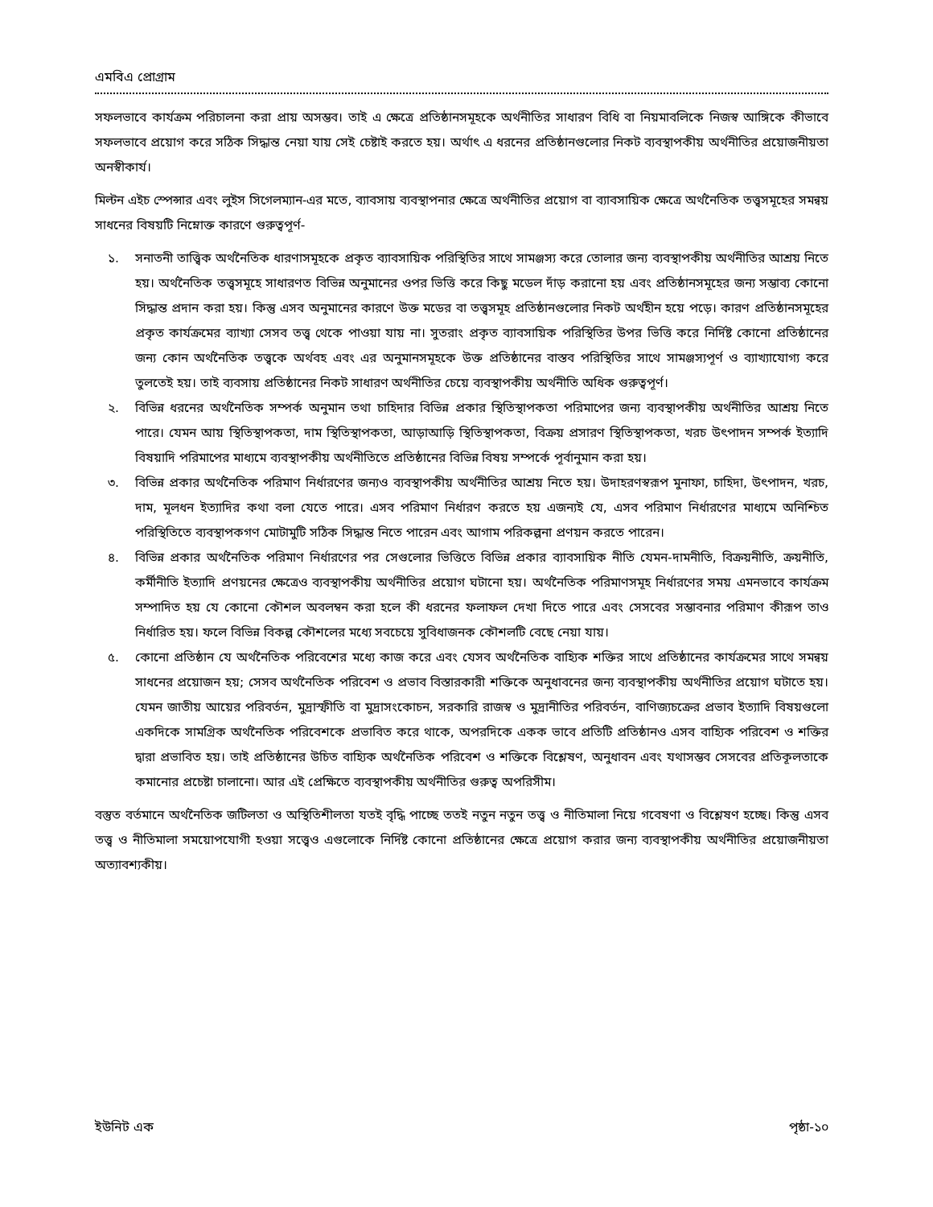এমবিএ প্রোগ্রাম
সফলভাবে কার্যক্রম পরিচালনা করা প্রায় অসম্ভব। তাই এ ক্ষেত্রে প্রতিষ্ঠানসমূহকে অর্থনীতির সাধারণ বিধি বা নিয়মাবলিকে নিজস্ব আঙ্গিকে কীভাবে সফলভাবে প্রয়োগ করে সঠিক সিদ্ধান্ত নেয়া যায় সেই চেষ্টাই করতে হয়। অর্থাৎ এ ধরনের প্রতিষ্ঠানগুলোর নিকট ব্যবস্থাপকীয় অর্থনীতির প্রয়োজনীয়তা অনস্বীকার্য।
মিল্টন এইচ স্পেন্সার এবং লুইস সিগেলম্যান-এর মতে, ব্যাবসায় ব্যবস্থাপনার ক্ষেত্রে অর্থনীতির প্রয়োগ বা ব্যাবসায়িক ক্ষেত্রে অর্থনৈতিক তত্ত্বসমূহের সমন্বয় সাধনের বিষয়টি নিম্নোক্ত কারণে গুরুত্বপূর্ণ-
১. সনাতনী তাত্ত্বিক অর্থনৈতিক ধারণাসমূহকে প্রকৃত ব্যাবসায়িক পরিস্থিতির সাথে সামঞ্জস্য করে তোলার জন্য ব্যবস্থাপকীয় অর্থনীতির আশ্রয় নিতে হয়। অর্থনৈতিক তত্ত্বসমূহে সাধারণত বিভিন্ন অনুমানের ওপর ভিত্তি করে কিছু মডেল দাঁড় করানো হয় এবং প্রতিষ্ঠানসমূহের জন্য সম্ভাব্য কোনো সিদ্ধান্ত প্রদান করা হয়। কিন্তু এসব অনুমানের কারণে উক্ত মডের বা তত্ত্বসমূহ প্রতিষ্ঠানগুলোর নিকট অর্থহীন হয়ে পড়ে। কারণ প্রতিষ্ঠানসমূহের প্রকৃত কার্যক্রমের ব্যাখ্যা সেসব তত্ত্ব থেকে পাওয়া যায় না। সুতরাং প্রকৃত ব্যাবসায়িক পরিস্থিতির উপর ভিত্তি করে নির্দিষ্ট কোনো প্রতিষ্ঠানের জন্য কোন অর্থনৈতিক তত্ত্বকে অর্থবহ এবং এর অনুমানসমূহকে উক্ত প্রতিষ্ঠানের বাস্তব পরিস্থিতির সাথে সামঞ্জস্যপূর্ণ ও ব্যাখ্যাযোগ্য করে তুলতেই হয়। তাই ব্যবসায় প্রতিষ্ঠানের নিকট সাধারণ অর্থনীতির চেয়ে ব্যবস্থাপকীয় অর্থনীতি অধিক গুরুত্বপূর্ণ।
২. বিভিন্ন ধরনের অর্থনৈতিক সম্পর্ক অনুমান তথা চাহিদার বিভিন্ন প্রকার স্থিতিস্থাপকতা পরিমাপের জন্য ব্যবস্থাপকীয় অর্থনীতির আশ্রয় নিতে পারে। যেমন আয় স্থিতিস্থাপকতা, দাম স্থিতিস্থাপকতা, আড়াআড়ি স্থিতিস্থাপকতা, বিক্রয় প্রসারণ স্থিতিস্থাপকতা, খরচ উৎপাদন সম্পর্ক ইত্যাদি বিষয়াদি পরিমাপের মাধ্যমে ব্যবস্থাপকীয় অর্থনীতিতে প্রতিষ্ঠানের বিভিন্ন বিষয় সম্পর্কে পূর্বানুমান করা হয়।
৩. বিভিন্ন প্রকার অর্থনৈতিক পরিমাণ নির্ধারণের জন্যও ব্যবস্থাপকীয় অর্থনীতির আশ্রয় নিতে হয়। উদাহরণস্বরূপ মুনাফা, চাহিদা, উৎপাদন, খরচ, দাম, মূলধন ইত্যাদির কথা বলা যেতে পারে। এসব পরিমাণ নির্ধারণ করতে হয় এজন্যই যে, এসব পরিমাণ নির্ধারণের মাধ্যমে অনিশ্চিত পরিস্থিতিতে ব্যবস্থাপকগণ মোটামুটি সঠিক সিদ্ধান্ত নিতে পারেন এবং আগাম পরিকল্পনা প্রণয়ন করতে পারেন।
৪. বিভিন্ন প্রকার অর্থনৈতিক পরিমাণ নির্ধারণের পর সেগুলোর ভিত্তিতে বিভিন্ন প্রকার ব্যাবসায়িক নীতি যেমন-দামনীতি, বিক্রয়নীতি, ক্রয়নীতি, কর্মীনীতি ইত্যাদি প্রণয়নের ক্ষেত্রেও ব্যবস্থাপকীয় অর্থনীতির প্রয়োগ ঘটানো হয়। অর্থনৈতিক পরিমাণসমূহ নির্ধারণের সময় এমনভাবে কার্যক্রম সম্পাদিত হয় যে কোনো কৌশল অবলম্বন করা হলে কী ধরনের ফলাফল দেখা দিতে পারে এবং সেসবের সম্ভাবনার পরিমাণ কীরূপ তাও নির্ধারিত হয়। ফলে বিভিন্ন বিকল্প কৌশলের মধ্যে সবচেয়ে সুবিধাজনক কৌশলটি বেছে নেয়া যায়।
৫. কোনো প্রতিষ্ঠান যে অর্থনৈতিক পরিবেশের মধ্যে কাজ করে এবং যেসব অর্থনৈতিক বাহ্যিক শক্তির সাথে প্রতিষ্ঠানের কার্যক্রমের সাথে সমন্বয় সাধনের প্রয়োজন হয়; সেসব অর্থনৈতিক পরিবেশ ও প্রভাব বিস্তারকারী শক্তিকে অনুধাবনের জন্য ব্যবস্থাপকীয় অর্থনীতির প্রয়োগ ঘটাতে হয়। যেমন জাতীয় আয়ের পরিবর্তন, মুদ্রাস্ফীতি বা মুদ্রাসংকোচন, সরকারি রাজস্ব ও মুদ্রানীতির পরিবর্তন, বাণিজ্যচক্রের প্রভাব ইত্যাদি বিষয়গুলো একদিকে সামগ্রিক অর্থনৈতিক পরিবেশকে প্রভাবিত করে থাকে, অপরদিকে একক ভাবে প্রতিটি প্রতিষ্ঠানও এসব বাহ্যিক পরিবেশ ও শক্তির দ্বারা প্রভাবিত হয়। তাই প্রতিষ্ঠানের উচিত বাহ্যিক অর্থনৈতিক পরিবেশ ও শক্তিকে বিশ্লেষণ, অনুধাবন এবং যথাসম্ভব সেসবের প্রতিকূলতাকে কমানোর প্রচেষ্টা চালানো। আর এই প্রেক্ষিতে ব্যবস্থাপকীয় অর্থনীতির গুরুত্ব অপরিসীম।
বস্তুত বর্তমানে অর্থনৈতিক জটিলতা ও অস্থিতিশীলতা যতই বৃদ্ধি পাচ্ছে ততই নতুন নতুন তত্ত্ব ও নীতিমালা নিয়ে গবেষণা ও বিশ্লেষণ হচ্ছে। কিন্তু এসব তত্ত্ব ও নীতিমালা সময়োপযোগী হওয়া সত্ত্বেও এগুলোকে নির্দিষ্ট কোনো প্রতিষ্ঠানের ক্ষেত্রে প্রয়োগ করার জন্য ব্যবস্থাপকীয় অর্থনীতির প্রয়োজনীয়তা অত্যাবশ্যকীয়।
ইউনিট এক পৃষ্ঠা-১০